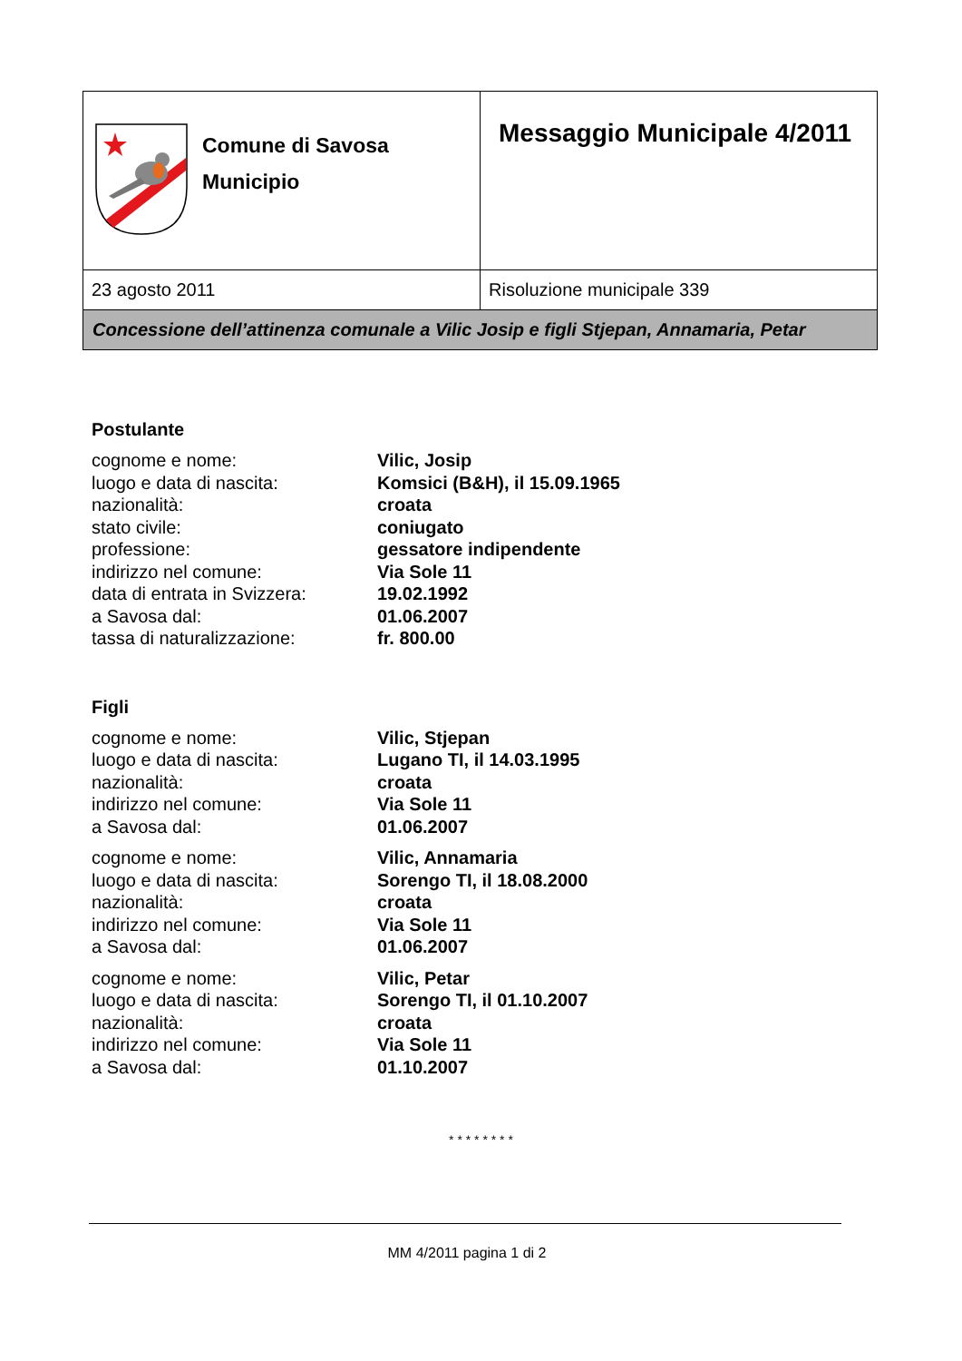| Comune di Savosa Municipio | Messaggio Municipale 4/2011 |
| 23 agosto 2011 | Risoluzione municipale 339 |
| Concessione dell’attinenza comunale a Vilic Josip e figli Stjepan, Annamaria, Petar | |
Postulante
| cognome e nome: | Vilic, Josip |
| luogo e data di nascita: | Komsici (B&H), il 15.09.1965 |
| nazionalità: | croata |
| stato civile: | coniugato |
| professione: | gessatore indipendente |
| indirizzo nel comune: | Via Sole 11 |
| data di entrata in Svizzera: | 19.02.1992 |
| a Savosa dal: | 01.06.2007 |
| tassa di naturalizzazione: | fr. 800.00 |
Figli
| cognome e nome: | Vilic, Stjepan |
| luogo e data di nascita: | Lugano TI, il 14.03.1995 |
| nazionalità: | croata |
| indirizzo nel comune: | Via Sole 11 |
| a Savosa dal: | 01.06.2007 |
| cognome e nome: | Vilic, Annamaria |
| luogo e data di nascita: | Sorengo TI, il 18.08.2000 |
| nazionalità: | croata |
| indirizzo nel comune: | Via Sole 11 |
| a Savosa dal: | 01.06.2007 |
| cognome e nome: | Vilic, Petar |
| luogo e data di nascita: | Sorengo TI, il 01.10.2007 |
| nazionalità: | croata |
| indirizzo nel comune: | Via Sole 11 |
| a Savosa dal: | 01.10.2007 |
* * * * * * * *
MM 4/2011 pagina 1 di 2